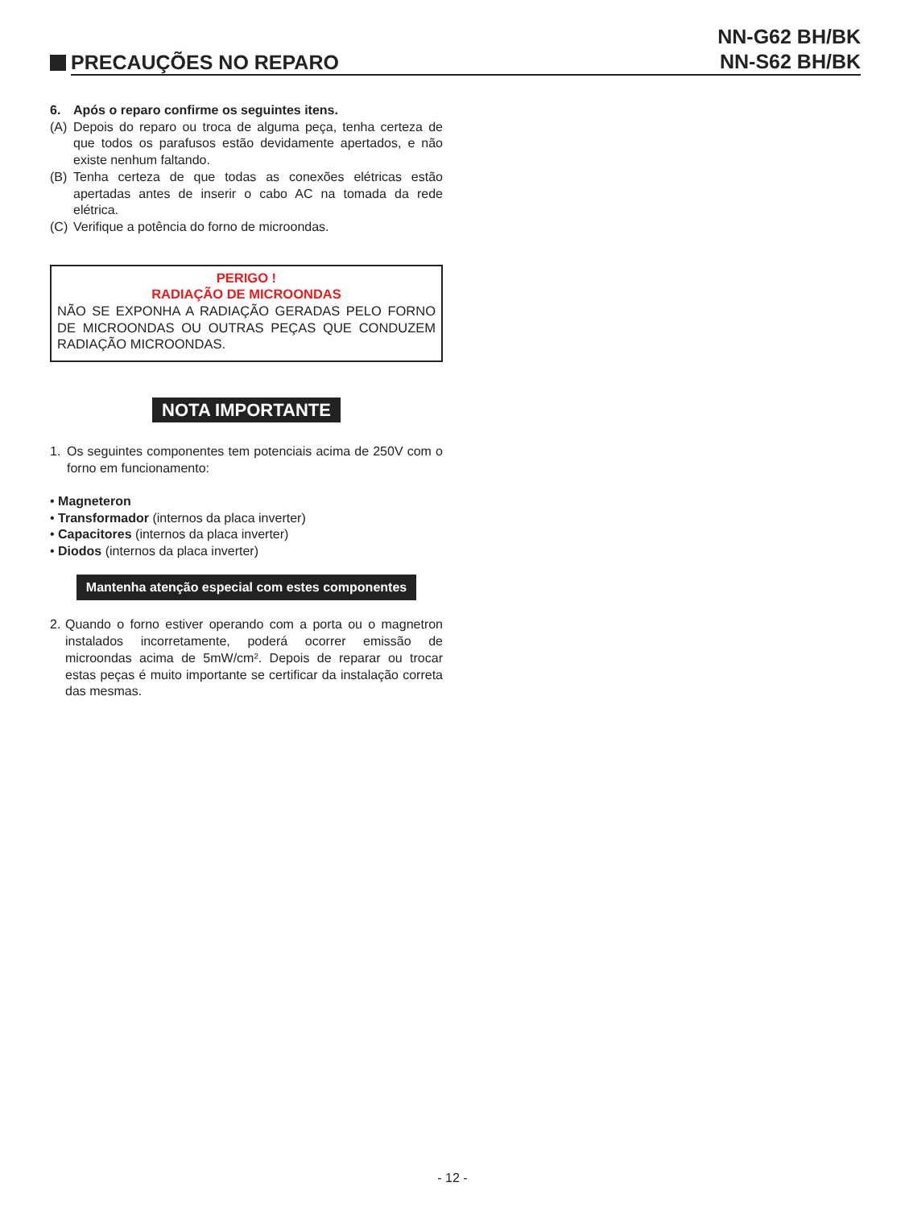PRECAUÇÕES NO REPARO
NN-G62 BH/BK
NN-S62 BH/BK
6. Após o reparo confirme os seguintes itens.
(A) Depois do reparo ou troca de alguma peça, tenha certeza de que todos os parafusos estão devidamente apertados, e não existe nenhum faltando.
(B) Tenha certeza de que todas as conexões elétricas estão apertadas antes de inserir o cabo AC na tomada da rede elétrica.
(C) Verifique a potência do forno de microondas.
PERIGO !
RADIAÇÃO DE MICROONDAS
NÃO SE EXPONHA A RADIAÇÃO GERADAS PELO FORNO DE MICROONDAS OU OUTRAS PEÇAS QUE CONDUZEM RADIAÇÃO MICROONDAS.
NOTA IMPORTANTE
1. Os seguintes componentes tem potenciais acima de 250V com o forno em funcionamento:
• Magneteron
• Transformador (internos da placa inverter)
• Capacitores (internos da placa inverter)
• Diodos (internos da placa inverter)
Mantenha atenção especial com estes componentes
2. Quando o forno estiver operando com a porta ou o magnetron instalados incorretamente, poderá ocorrer emissão de microondas acima de 5mW/cm². Depois de reparar ou trocar estas peças é muito importante se certificar da instalação correta das mesmas.
- 12 -